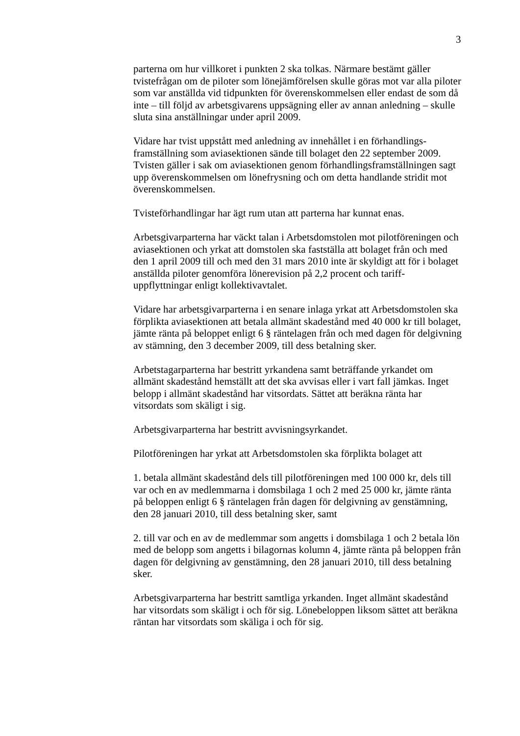3
parterna om hur villkoret i punkten 2 ska tolkas. Närmare bestämt gäller tvistefrågan om de piloter som lönejämförelsen skulle göras mot var alla piloter som var anställda vid tidpunkten för överenskommelsen eller endast de som då inte – till följd av arbetsgivarens uppsägning eller av annan anledning – skulle sluta sina anställningar under april 2009.
Vidare har tvist uppstått med anledning av innehållet i en förhandlings-framställning som aviasektionen sände till bolaget den 22 september 2009. Tvisten gäller i sak om aviasektionen genom förhandlingsframställningen sagt upp överenskommelsen om lönefrysning och om detta handlande stridit mot överenskommelsen.
Tvisteförhandlingar har ägt rum utan att parterna har kunnat enas.
Arbetsgivarparterna har väckt talan i Arbetsdomstolen mot pilotföreningen och aviasektionen och yrkat att domstolen ska fastställa att bolaget från och med den 1 april 2009 till och med den 31 mars 2010 inte är skyldigt att för i bolaget anställda piloter genomföra lönerevision på 2,2 procent och tariff-uppflyttningar enligt kollektivavtalet.
Vidare har arbetsgivarparterna i en senare inlaga yrkat att Arbetsdomstolen ska förplikta aviasektionen att betala allmänt skadestånd med 40 000 kr till bolaget, jämte ränta på beloppet enligt 6 § räntelagen från och med dagen för delgivning av stämning, den 3 december 2009, till dess betalning sker.
Arbetstagarparterna har bestritt yrkandena samt beträffande yrkandet om allmänt skadestånd hemställt att det ska avvisas eller i vart fall jämkas. Inget belopp i allmänt skadestånd har vitsordats. Sättet att beräkna ränta har vitsordats som skäligt i sig.
Arbetsgivarparterna har bestritt avvisningsyrkandet.
Pilotföreningen har yrkat att Arbetsdomstolen ska förplikta bolaget att
1. betala allmänt skadestånd dels till pilotföreningen med 100 000 kr, dels till var och en av medlemmarna i domsbilaga 1 och 2 med 25 000 kr, jämte ränta på beloppen enligt 6 § räntelagen från dagen för delgivning av genstämning, den 28 januari 2010, till dess betalning sker, samt
2. till var och en av de medlemmar som angetts i domsbilaga 1 och 2 betala lön med de belopp som angetts i bilagornas kolumn 4, jämte ränta på beloppen från dagen för delgivning av genstämning, den 28 januari 2010, till dess betalning sker.
Arbetsgivarparterna har bestritt samtliga yrkanden. Inget allmänt skadestånd har vitsordats som skäligt i och för sig. Lönebeloppen liksom sättet att beräkna räntan har vitsordats som skäliga i och för sig.